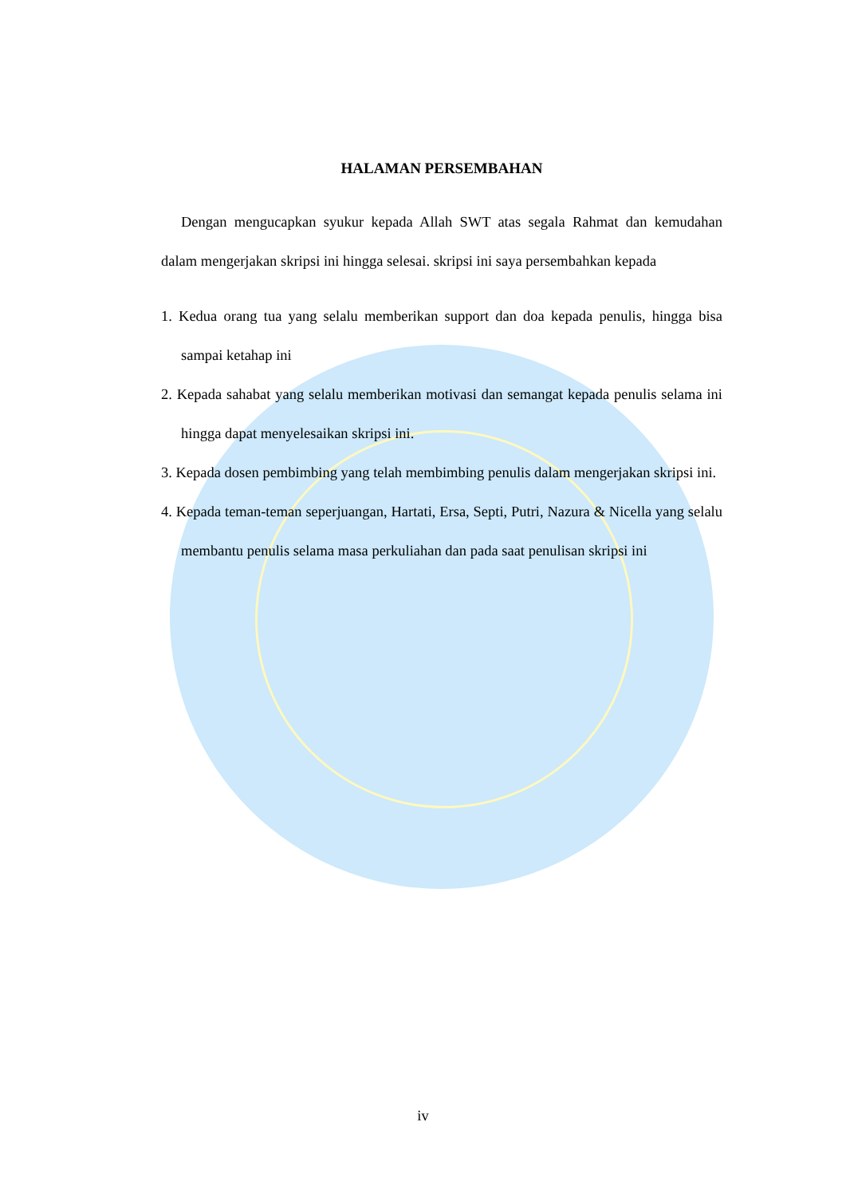HALAMAN PERSEMBAHAN
Dengan mengucapkan syukur kepada Allah SWT atas segala Rahmat dan kemudahan dalam mengerjakan skripsi ini hingga selesai. skripsi ini saya persembahkan kepada
1. Kedua orang tua yang selalu memberikan support dan doa kepada penulis, hingga bisa sampai ketahap ini
2. Kepada sahabat yang selalu memberikan motivasi dan semangat kepada penulis selama ini hingga dapat menyelesaikan skripsi ini.
3. Kepada dosen pembimbing yang telah membimbing penulis dalam mengerjakan skripsi ini.
4. Kepada teman-teman seperjuangan, Hartati, Ersa, Septi, Putri, Nazura & Nicella yang selalu membantu penulis selama masa perkuliahan dan pada saat penulisan skripsi ini
iv